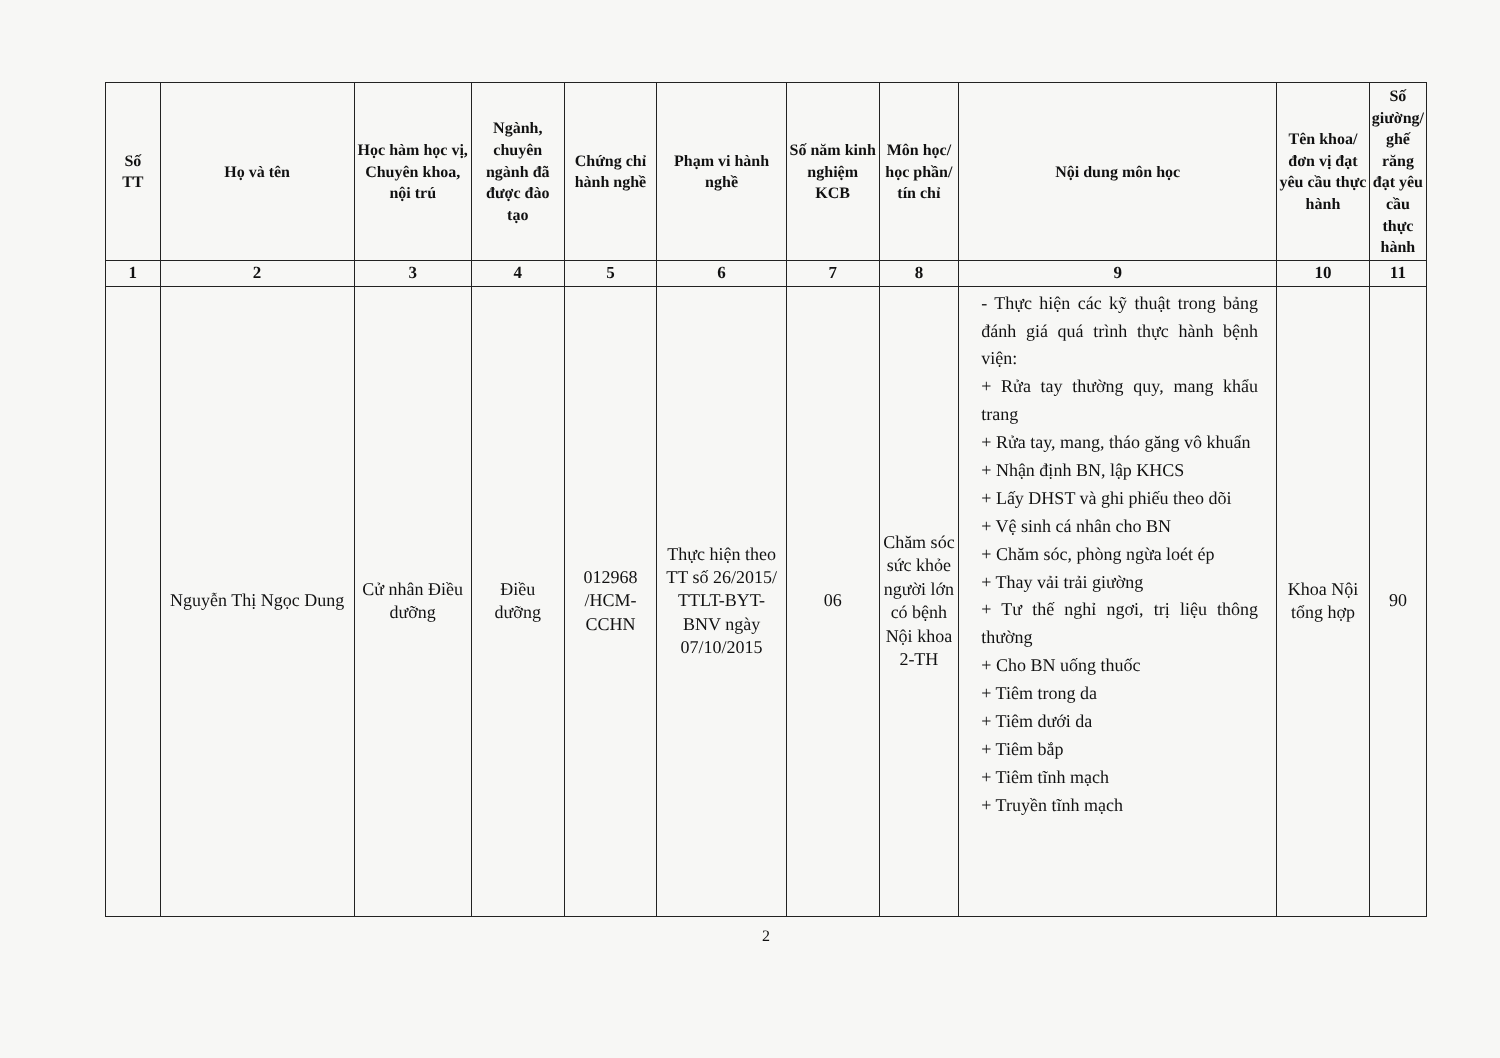| Số TT | Họ và tên | Học hàm học vị, Chuyên khoa, nội trú | Ngành, chuyên ngành đã được đào tạo | Chứng chỉ hành nghề | Phạm vi hành nghề | Số năm kinh nghiệm KCB | Môn học/ học phần/ tín chỉ | Nội dung môn học | Tên khoa/ đơn vị đạt yêu cầu thực hành | Số giường/ ghế răng đạt yêu cầu thực hành |
| --- | --- | --- | --- | --- | --- | --- | --- | --- | --- | --- |
| 1 | 2 | 3 | 4 | 5 | 6 | 7 | 8 | 9 | 10 | 11 |
| | Nguyễn Thị Ngọc Dung | Cử nhân Điều dưỡng | Điều dưỡng | 012968 /HCM-CCHN | Thực hiện theo TT số 26/2015/ TTLT-BYT-BNV ngày 07/10/2015 | 06 | Chăm sóc sức khỏe người lớn có bệnh Nội khoa 2-TH | - Thực hiện các kỹ thuật trong bảng đánh giá quá trình thực hành bệnh viện: + Rửa tay thường quy, mang khẩu trang + Rửa tay, mang, tháo găng vô khuẩn + Nhận định BN, lập KHCS + Lấy DHST và ghi phiếu theo dõi + Vệ sinh cá nhân cho BN + Chăm sóc, phòng ngừa loét ép + Thay vải trải giường + Tư thế nghỉ ngơi, trị liệu thông thường + Cho BN uống thuốc + Tiêm trong da + Tiêm dưới da + Tiêm bắp + Tiêm tĩnh mạch + Truyền tĩnh mạch | Khoa Nội tổng hợp | 90 |
2